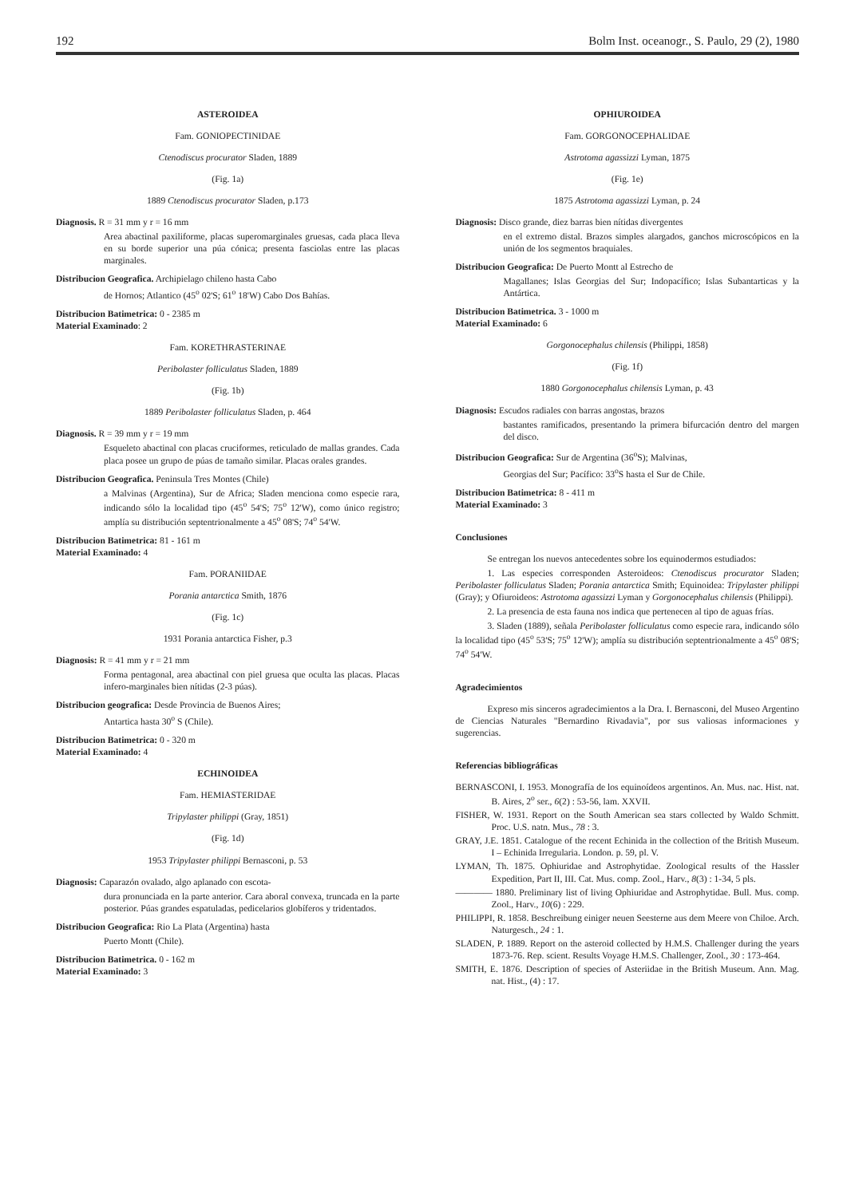192 Bolm Inst. oceanogr., S. Paulo, 29 (2), 1980
ASTEROIDEA
Fam. GONIOPECTINIDAE
Ctenodiscus procurator Sladen, 1889
(Fig. 1a)
1889 Ctenodiscus procurator Sladen, p.173
Diagnosis. R = 31 mm y r = 16 mm
Area abactinal paxiliforme, placas superomarginales gruesas, cada placa lleva en su borde superior una púa cónica; presenta fasciolas entre las placas marginales.
Distribucion Geografica. Archipielago chileno hasta Cabo
de Hornos; Atlantico (45<sup>o</sup> 02'S; 61<sup>o</sup> 18'W) Cabo Dos Bahías.
Distribucion Batimetrica: 0 - 2385 m
Material Examinado: 2
Fam. KORETHRASTERINAE
Peribolaster folliculatus Sladen, 1889
(Fig. 1b)
1889 Peribolaster folliculatus Sladen, p. 464
Diagnosis. R = 39 mm y r = 19 mm
Esqueleto abactinal con placas cruciformes, reticulado de mallas grandes. Cada placa posee un grupo de púas de tamaño similar. Placas orales grandes.
Distribucion Geografica. Peninsula Tres Montes (Chile)
a Malvinas (Argentina), Sur de Africa; Sladen menciona como especie rara, indicando sólo la localidad tipo (45<sup>o</sup> 54'S; 75<sup>o</sup> 12'W), como único registro; amplía su distribución septentrionalmente a 45<sup>o</sup> 08'S; 74<sup>o</sup> 54'W.
Distribucion Batimetrica: 81 - 161 m
Material Examinado: 4
Fam. PORANIIDAE
Porania antarctica Smith, 1876
(Fig. 1c)
1931 Porania antarctica Fisher, p.3
Diagnosis: R = 41 mm y r = 21 mm
Forma pentagonal, area abactinal con piel gruesa que oculta las placas. Placas infero-marginales bien nítidas (2-3 púas).
Distribucion geografica: Desde Provincia de Buenos Aires;
Antartica hasta 30<sup>o</sup> S (Chile).
Distribucion Batimetrica: 0 - 320 m
Material Examinado: 4
ECHINOIDEA
Fam. HEMIASTERIDAE
Tripylaster philippi (Gray, 1851)
(Fig. 1d)
1953 Tripylaster philippi Bernasconi, p. 53
Diagnosis: Caparazón ovalado, algo aplanado con escota-
dura pronunciada en la parte anterior. Cara aboral convexa, truncada en la parte posterior. Púas grandes espatuladas, pedicelarios globíferos y tridentados.
Distribucion Geografica: Rio La Plata (Argentina) hasta
Puerto Montt (Chile).
Distribucion Batimetrica. 0 - 162 m
Material Examinado: 3
OPHIUROIDEA
Fam. GORGONOCEPHALIDAE
Astrotoma agassizzi Lyman, 1875
(Fig. 1e)
1875 Astrotoma agassizzi Lyman, p. 24
Diagnosis: Disco grande, diez barras bien nítidas divergentes
en el extremo distal. Brazos simples alargados, ganchos microscópicos en la unión de los segmentos braquiales.
Distribucion Geografica: De Puerto Montt al Estrecho de
Magallanes; Islas Georgias del Sur; Indopacífico; Islas Subantarticas y la Antártica.
Distribucion Batimetrica. 3 - 1000 m
Material Examinado: 6
Gorgonocephalus chilensis (Philippi, 1858)
(Fig. 1f)
1880 Gorgonocephalus chilensis Lyman, p. 43
Diagnosis: Escudos radiales con barras angostas, brazos
bastantes ramificados, presentando la primera bifurcación dentro del margen del disco.
Distribucion Geografica: Sur de Argentina (36<sup>o</sup>S); Malvinas,
Georgias del Sur; Pacífico: 33<sup>o</sup>S hasta el Sur de Chile.
Distribucion Batimetrica: 8 - 411 m
Material Examinado: 3
Conclusiones
Se entregan los nuevos antecedentes sobre los equinodermos estudiados:
1. Las especies corresponden Asteroideos: Ctenodiscus procurator Sladen; Peribolaster folliculatus Sladen; Porania antarctica Smith; Equinoidea: Tripylaster philippi (Gray); y Ofiuroideos: Astrotoma agassizzi Lyman y Gorgonocephalus chilensis (Philippi).
2. La presencia de esta fauna nos indica que pertenecen al tipo de aguas frías.
3. Sladen (1889), señala Peribolaster folliculatus como especie rara, indicando sólo la localidad tipo (45<sup>o</sup> 53'S; 75<sup>o</sup> 12'W); amplía su distribución septentrionalmente a 45<sup>o</sup> 08'S; 74<sup>o</sup> 54'W.
Agradecimientos
Expreso mis sinceros agradecimientos a la Dra. I. Bernasconi, del Museo Argentino de Ciencias Naturales "Bernardino Rivadavia", por sus valiosas informaciones y sugerencias.
Referencias bibliográficas
BERNASCONI, I. 1953. Monografía de los equinoídeos argentinos. An. Mus. nac. Hist. nat. B. Aires, 2<sup>o</sup> ser., 6(2) : 53-56, lam. XXVII.
FISHER, W. 1931. Report on the South American sea stars collected by Waldo Schmitt. Proc. U.S. natn. Mus., 78 : 3.
GRAY, J.E. 1851. Catalogue of the recent Echinida in the collection of the British Museum. I – Echinida Irregularia. London. p. 59, pl. V.
LYMAN, Th. 1875. Ophiuridae and Astrophytidae. Zoological results of the Hassler Expedition, Part II, III. Cat. Mus. comp. Zool., Harv., 8(3) : 1-34, 5 pls.
———— 1880. Preliminary list of living Ophiuridae and Astrophytidae. Bull. Mus. comp. Zool., Harv., 10(6) : 229.
PHILIPPI, R. 1858. Beschreibung einiger neuen Seesterne aus dem Meere von Chiloe. Arch. Naturgesch., 24 : 1.
SLADEN, P. 1889. Report on the asteroid collected by H.M.S. Challenger during the years 1873-76. Rep. scient. Results Voyage H.M.S. Challenger, Zool., 30 : 173-464.
SMITH, E. 1876. Description of species of Asteriidae in the British Museum. Ann. Mag. nat. Hist., (4) : 17.